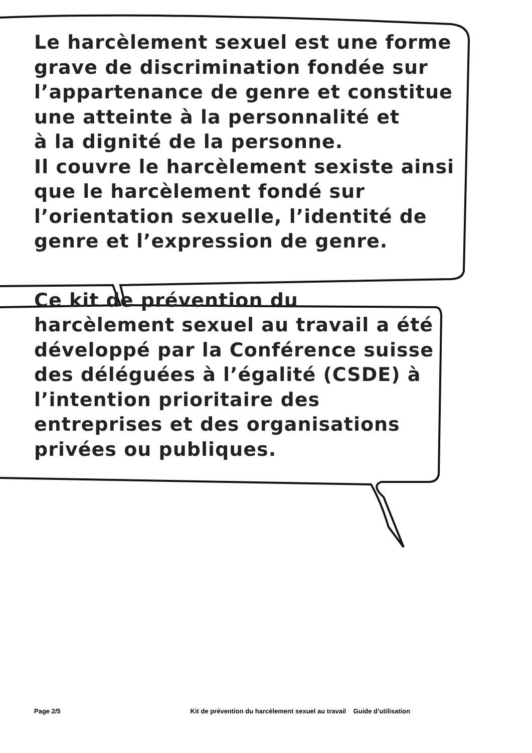Le harcèlement sexuel est une forme grave de discrimination fondée sur l’appartenance de genre et constitue une atteinte à la personnalité et
à la dignité de la personne.
Il couvre le harcèlement sexiste ainsi que le harcèlement fondé sur l’orientation sexuelle, l’identité de genre et l’expression de genre.
Ce kit de prévention du harcèlement sexuel au travail a été développé par la Conférence suisse des déléguées à l’égalité (CSDE) à l’intention prioritaire des entreprises et des organisations privées ou publiques.
Page 2/5 Kit de prévention du harcèlement sexuel au travail Guide d’utilisation